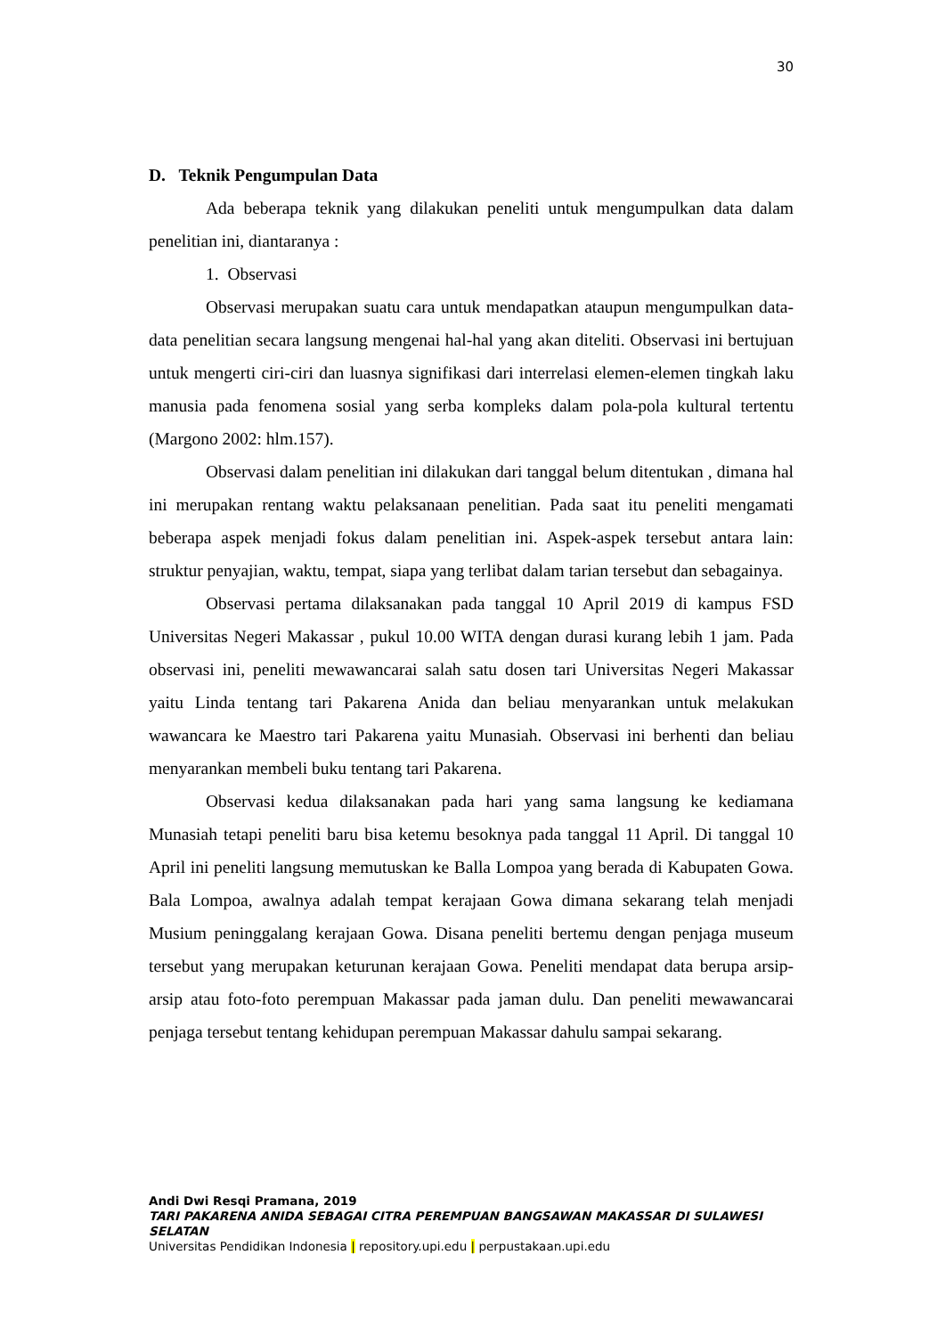30
D. Teknik Pengumpulan Data
Ada beberapa teknik yang dilakukan peneliti untuk mengumpulkan data dalam penelitian ini, diantaranya :
1. Observasi
Observasi merupakan suatu cara untuk mendapatkan ataupun mengumpulkan data-data penelitian secara langsung mengenai hal-hal yang akan diteliti. Observasi ini bertujuan untuk mengerti ciri-ciri dan luasnya signifikasi dari interrelasi elemen-elemen tingkah laku manusia pada fenomena sosial yang serba kompleks dalam pola-pola kultural tertentu (Margono 2002: hlm.157).
Observasi dalam penelitian ini dilakukan dari tanggal belum ditentukan , dimana hal ini merupakan rentang waktu pelaksanaan penelitian. Pada saat itu peneliti mengamati beberapa aspek menjadi fokus dalam penelitian ini. Aspek-aspek tersebut antara lain: struktur penyajian, waktu, tempat, siapa yang terlibat dalam tarian tersebut dan sebagainya.
Observasi pertama dilaksanakan pada tanggal 10 April 2019 di kampus FSD Universitas Negeri Makassar , pukul 10.00 WITA dengan durasi kurang lebih 1 jam. Pada observasi ini, peneliti mewawancarai salah satu dosen tari Universitas Negeri Makassar yaitu Linda tentang tari Pakarena Anida dan beliau menyarankan untuk melakukan wawancara ke Maestro tari Pakarena yaitu Munasiah. Observasi ini berhenti dan beliau menyarankan membeli buku tentang tari Pakarena.
Observasi kedua dilaksanakan pada hari yang sama langsung ke kediamana Munasiah tetapi peneliti baru bisa ketemu besoknya pada tanggal 11 April. Di tanggal 10 April ini peneliti langsung memutuskan ke Balla Lompoa yang berada di Kabupaten Gowa. Bala Lompoa, awalnya adalah tempat kerajaan Gowa dimana sekarang telah menjadi Musium peninggalang kerajaan Gowa. Disana peneliti bertemu dengan penjaga museum tersebut yang merupakan keturunan kerajaan Gowa. Peneliti mendapat data berupa arsip-arsip atau foto-foto perempuan Makassar pada jaman dulu. Dan peneliti mewawancarai penjaga tersebut tentang kehidupan perempuan Makassar dahulu sampai sekarang.
Andi Dwi Resqi Pramana, 2019
TARI PAKARENA ANIDA SEBAGAI CITRA PEREMPUAN BANGSAWAN MAKASSAR DI SULAWESI SELATAN
Universitas Pendidikan Indonesia | repository.upi.edu | perpustakaan.upi.edu